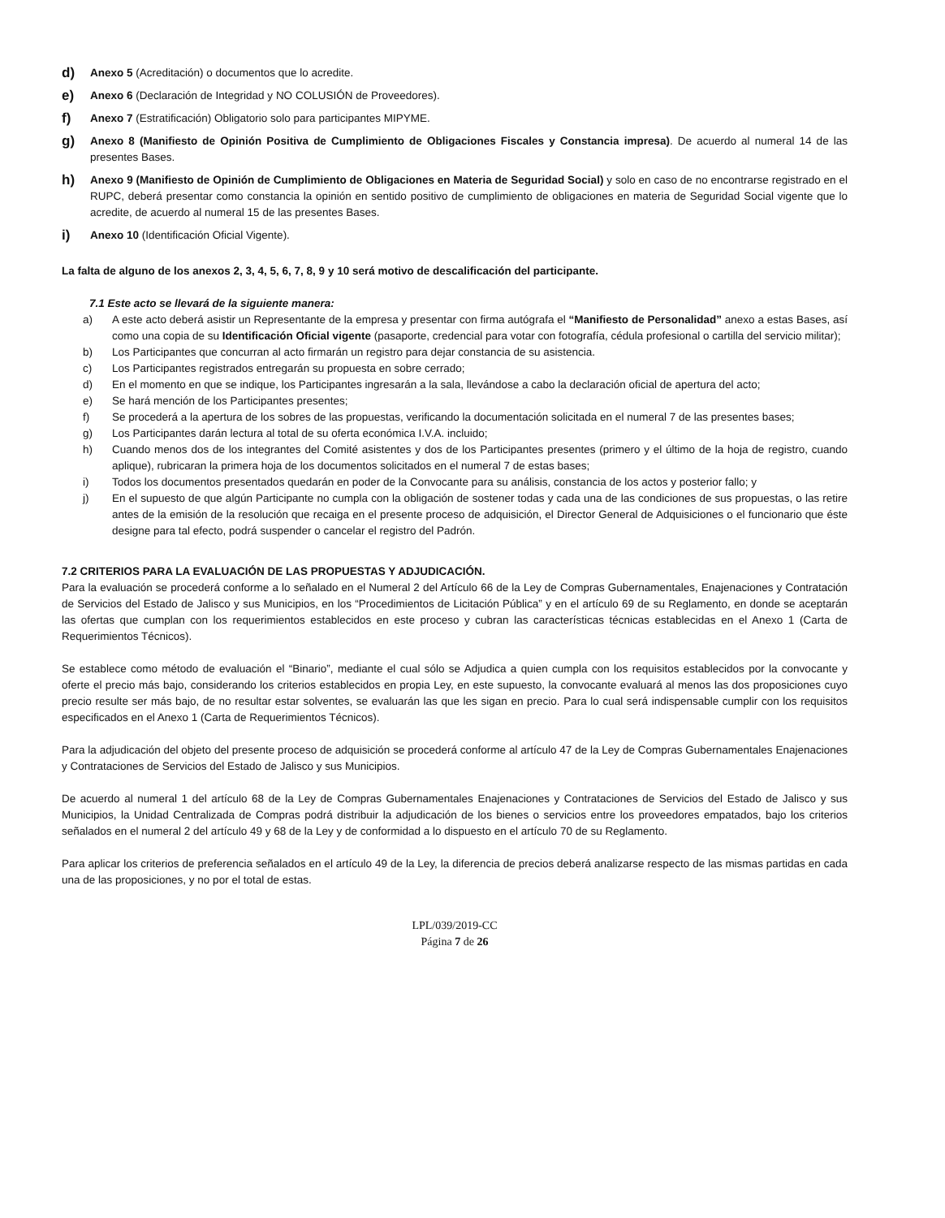d) Anexo 5 (Acreditación) o documentos que lo acredite.
e) Anexo 6 (Declaración de Integridad y NO COLUSIÓN de Proveedores).
f) Anexo 7 (Estratificación) Obligatorio solo para participantes MIPYME.
g) Anexo 8 (Manifiesto de Opinión Positiva de Cumplimiento de Obligaciones Fiscales y Constancia impresa). De acuerdo al numeral 14 de las presentes Bases.
h) Anexo 9 (Manifiesto de Opinión de Cumplimiento de Obligaciones en Materia de Seguridad Social) y solo en caso de no encontrarse registrado en el RUPC, deberá presentar como constancia la opinión en sentido positivo de cumplimiento de obligaciones en materia de Seguridad Social vigente que lo acredite, de acuerdo al numeral 15 de las presentes Bases.
i) Anexo 10 (Identificación Oficial Vigente).
La falta de alguno de los anexos 2, 3, 4, 5, 6, 7, 8, 9 y 10 será motivo de descalificación del participante.
7.1 Este acto se llevará de la siguiente manera:
a) A este acto deberá asistir un Representante de la empresa y presentar con firma autógrafa el “Manifiesto de Personalidad” anexo a estas Bases, así como una copia de su Identificación Oficial vigente (pasaporte, credencial para votar con fotografía, cédula profesional o cartilla del servicio militar);
b) Los Participantes que concurran al acto firmarán un registro para dejar constancia de su asistencia.
c) Los Participantes registrados entregarán su propuesta en sobre cerrado;
d) En el momento en que se indique, los Participantes ingresarán a la sala, llevándose a cabo la declaración oficial de apertura del acto;
e) Se hará mención de los Participantes presentes;
f) Se procederá a la apertura de los sobres de las propuestas, verificando la documentación solicitada en el numeral 7 de las presentes bases;
g) Los Participantes darán lectura al total de su oferta económica I.V.A. incluido;
h) Cuando menos dos de los integrantes del Comité asistentes y dos de los Participantes presentes (primero y el último de la hoja de registro, cuando aplique), rubricaran la primera hoja de los documentos solicitados en el numeral 7 de estas bases;
i) Todos los documentos presentados quedarán en poder de la Convocante para su análisis, constancia de los actos y posterior fallo; y
j) En el supuesto de que algún Participante no cumpla con la obligación de sostener todas y cada una de las condiciones de sus propuestas, o las retire antes de la emisión de la resolución que recaiga en el presente proceso de adquisición, el Director General de Adquisiciones o el funcionario que éste designe para tal efecto, podrá suspender o cancelar el registro del Padrón.
7.2 CRITERIOS PARA LA EVALUACIÓN DE LAS PROPUESTAS Y ADJUDICACIÓN.
Para la evaluación se procederá conforme a lo señalado en el Numeral 2 del Artículo 66 de la Ley de Compras Gubernamentales, Enajenaciones y Contratación de Servicios del Estado de Jalisco y sus Municipios, en los “Procedimientos de Licitación Pública” y en el artículo 69 de su Reglamento, en donde se aceptarán las ofertas que cumplan con los requerimientos establecidos en este proceso y cubran las características técnicas establecidas en el Anexo 1 (Carta de Requerimientos Técnicos).
Se establece como método de evaluación el “Binario”, mediante el cual sólo se Adjudica a quien cumpla con los requisitos establecidos por la convocante y oferte el precio más bajo, considerando los criterios establecidos en propia Ley, en este supuesto, la convocante evaluará al menos las dos proposiciones cuyo precio resulte ser más bajo, de no resultar estar solventes, se evaluarán las que les sigan en precio. Para lo cual será indispensable cumplir con los requisitos especificados en el Anexo 1 (Carta de Requerimientos Técnicos).
Para la adjudicación del objeto del presente proceso de adquisición se procederá conforme al artículo 47 de la Ley de Compras Gubernamentales Enajenaciones y Contrataciones de Servicios del Estado de Jalisco y sus Municipios.
De acuerdo al numeral 1 del artículo 68 de la Ley de Compras Gubernamentales Enajenaciones y Contrataciones de Servicios del Estado de Jalisco y sus Municipios, la Unidad Centralizada de Compras podrá distribuir la adjudicación de los bienes o servicios entre los proveedores empatados, bajo los criterios señalados en el numeral 2 del artículo 49 y 68 de la Ley y de conformidad a lo dispuesto en el artículo 70 de su Reglamento.
Para aplicar los criterios de preferencia señalados en el artículo 49 de la Ley, la diferencia de precios deberá analizarse respecto de las mismas partidas en cada una de las proposiciones, y no por el total de estas.
LPL/039/2019-CC
Página 7 de 26